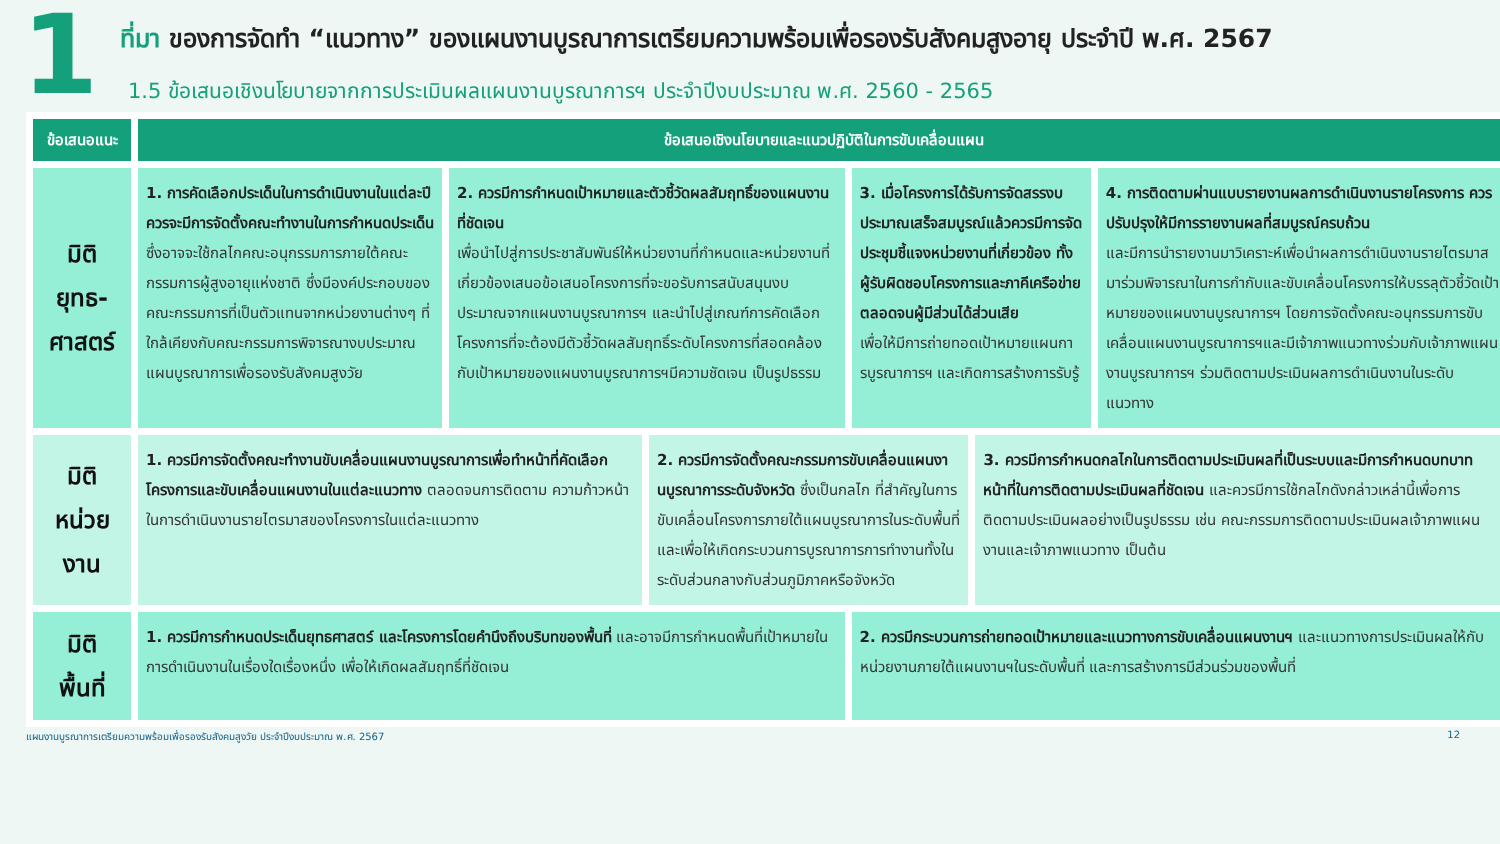1
ที่มา ของการจัดทำ “แนวทาง” ของแผนงานบูรณาการเตรียมความพร้อมเพื่อรองรับสังคมสูงอายุ ประจำปี พ.ศ. 2567
1.5 ข้อเสนอเชิงนโยบายจากการประเมินผลแผนงานบูรณาการฯ ประจำปีงบประมาณ พ.ศ. 2560 - 2565
| ข้อเสนอแนะ | ข้อเสนอเชิงนโยบายและแนวปฏิบัติในการขับเคลื่อนแผน | | | | | |
| --- | --- | --- | --- | --- | --- | --- |
| มิติ ยุทธ-ศาสตร์ | 1. การคัดเลือกประเด็นในการดำเนินงานในแต่ละปี ควรจะมีการจัดตั้งคณะทำงานในการกำหนดประเด็น ซึ่งอาจจะใช้กลไกคณะอนุกรรมการภายใต้คณะกรรมการผู้สูงอายุแห่งชาติ ซึ่งมีองค์ประกอบของ คณะกรรมการที่เป็นตัวแทนจากหน่วยงานต่างๆ ที่ใกล้เคียงกับคณะกรรมการพิจารณางบประมาณแผนบูรณาการเพื่อรองรับสังคมสูงวัย | 2. ควรมีการกำหนดเป้าหมายและตัวชี้วัดผลสัมฤทธิ์ของแผนงานที่ชัดเจน เพื่อนำไปสู่การประชาสัมพันธ์ให้หน่วยงานที่กำหนดและหน่วยงานที่เกี่ยวข้องเสนอข้อเสนอโครงการที่จะขอรับการสนับสนุนงบประมาณจากแผนงานบูรณาการฯ และนำไปสู่เกณฑ์การคัดเลือกโครงการที่จะต้องมีตัวชี้วัดผลสัมฤทธิ์ระดับโครงการที่สอดคล้องกับเป้าหมายของแผนงานบูรณาการฯมีความชัดเจน เป็นรูปธรรม | | 3. เมื่อโครงการได้รับการจัดสรรงบประมาณเสร็จสมบูรณ์แล้วควรมีการจัดประชุมชี้แจงหน่วยงานที่เกี่ยวข้อง ทั้งผู้รับผิดชอบโครงการและภาคีเครือข่าย ตลอดจนผู้มีส่วนได้ส่วนเสีย เพื่อให้มีการถ่ายทอดเป้าหมายแผนการบูรณาการฯ และเกิดการสร้างการรับรู้ | | 4. การติดตามผ่านแบบรายงานผลการดำเนินงานรายโครงการ ควรปรับปรุงให้มีการรายงานผลที่สมบูรณ์ครบถ้วน และมีการนำรายงานมาวิเคราะห์เพื่อนำผลการดำเนินงานรายไตรมาสมาร่วมพิจารณาในการกำกับและขับเคลื่อนโครงการให้บรรลุตัวชี้วัดเป้าหมายของแผนงานบูรณาการฯ โดยการจัดตั้งคณะอนุกรรมการขับเคลื่อนแผนงานบูรณาการฯและมีเจ้าภาพแนวทางร่วมกับเจ้าภาพแผนงานบูรณาการฯ ร่วมติดตามประเมินผลการดำเนินงานในระดับแนวทาง |
| มิติ หน่วย งาน | 1. ควรมีการจัดตั้งคณะทำงานขับเคลื่อนแผนงานบูรณาการเพื่อทำหน้าที่คัดเลือกโครงการและขับเคลื่อนแผนงานในแต่ละแนวทาง ตลอดจนการติดตาม ความก้าวหน้าในการดำเนินงานรายไตรมาสของโครงการในแต่ละแนวทาง | | 2. ควรมีการจัดตั้งคณะกรรมการขับเคลื่อนแผนงานบูรณาการระดับจังหวัด ซึ่งเป็นกลไก ที่สำคัญในการขับเคลื่อนโครงการภายใต้แผนบูรณาการในระดับพื้นที่ และเพื่อให้เกิดกระบวนการบูรณาการการทำงานทั้งในระดับส่วนกลางกับส่วนภูมิภาคหรือจังหวัด | | 3. ควรมีการกำหนดกลไกในการติดตามประเมินผลที่เป็นระบบและมีการกำหนดบทบาทหน้าที่ในการติดตามประเมินผลที่ชัดเจน และควรมีการใช้กลไกดังกล่าวเหล่านี้เพื่อการติดตามประเมินผลอย่างเป็นรูปธรรม เช่น คณะกรรมการติดตามประเมินผลเจ้าภาพแผนงานและเจ้าภาพแนวทาง เป็นต้น | |
| มิติ พื้นที่ | 1. ควรมีการกำหนดประเด็นยุทธศาสตร์ และโครงการโดยคำนึงถึงบริบทของพื้นที่ และอาจมีการกำหนดพื้นที่เป้าหมายในการดำเนินงานในเรื่องใดเรื่องหนึ่ง เพื่อให้เกิดผลสัมฤทธิ์ที่ชัดเจน | | | 2. ควรมีกระบวนการถ่ายทอดเป้าหมายและแนวทางการขับเคลื่อนแผนงานฯ และแนวทางการประเมินผลให้กับหน่วยงานภายใต้แผนงานฯในระดับพื้นที่ และการสร้างการมีส่วนร่วมของพื้นที่ | | |
แผนงานบูรณาการเตรียมความพร้อมเพื่อรองรับสังคมสูงวัย ประจำปีงบประมาณ พ.ศ. 2567 12